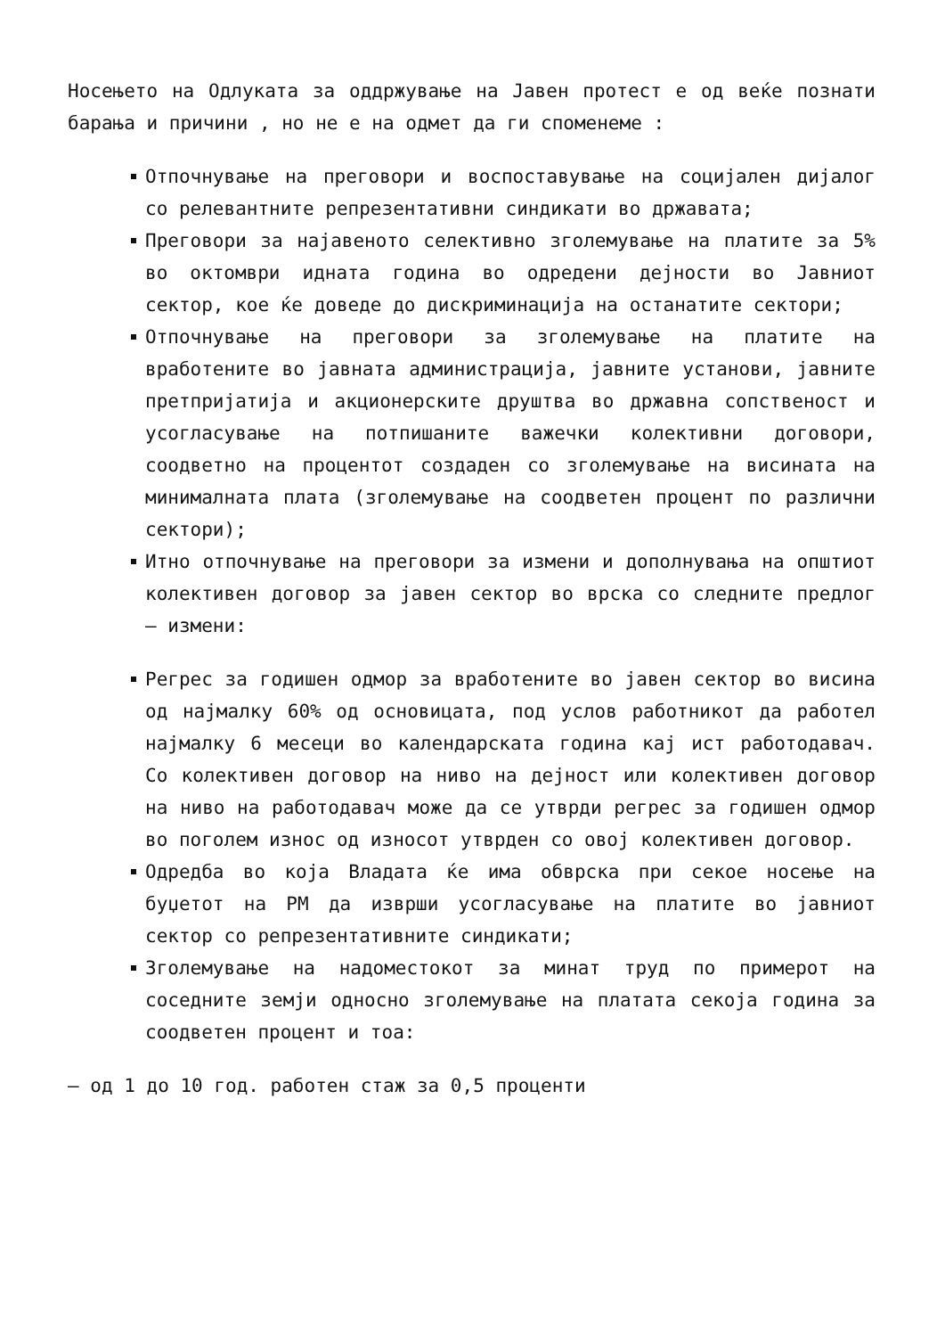Носењето на Одлуката за оддржување на Јавен протест е од веќе познати барања и причини , но не е на одмет да ги споменеме :
Отпочнување на преговори и воспоставување на социјален дијалог со релевантните репрезентативни синдикати во државата;
Преговори за најавеното селективно зголемување на платите за 5% во октомври идната година во одредени дејности во Јавниот сектор, кое ќе доведе до дискриминација на останатите сектори;
Отпочнување на преговори за зголемување на платите на вработените во јавната администрација, јавните установи, јавните претпријатија и акционерските друштва во државна сопственост и усогласување на потпишаните важечки колективни договори, соодветно на процентот создаден со зголемување на висината на минималната плата (зголемување на соодветен процент по различни сектори);
Итно отпочнување на преговори за измени и дополнувања на општиот колективен договор за јавен сектор во врска со следните предлог – измени:
Регрес за годишен одмор за вработените во јавен сектор во висина од најмалку 60% од основицата, под услов работникот да работел најмалку 6 месеци во календарската година кај ист работодавач. Со колективен договор на ниво на дејност или колективен договор на ниво на работодавач може да се утврди регрес за годишен одмор во поголем износ од износот утврден со овој колективен договор.
Одредба во која Владата ќе има обврска при секое носење на буџетот на РМ да изврши усогласување на платите во јавниот сектор со репрезентативните синдикати;
Зголемување на надоместокот за минат труд по примерот на соседните земји односно зголемување на платата секоја година за соодветен процент и тоа:
– од 1 до 10 год. работен стаж за 0,5 проценти